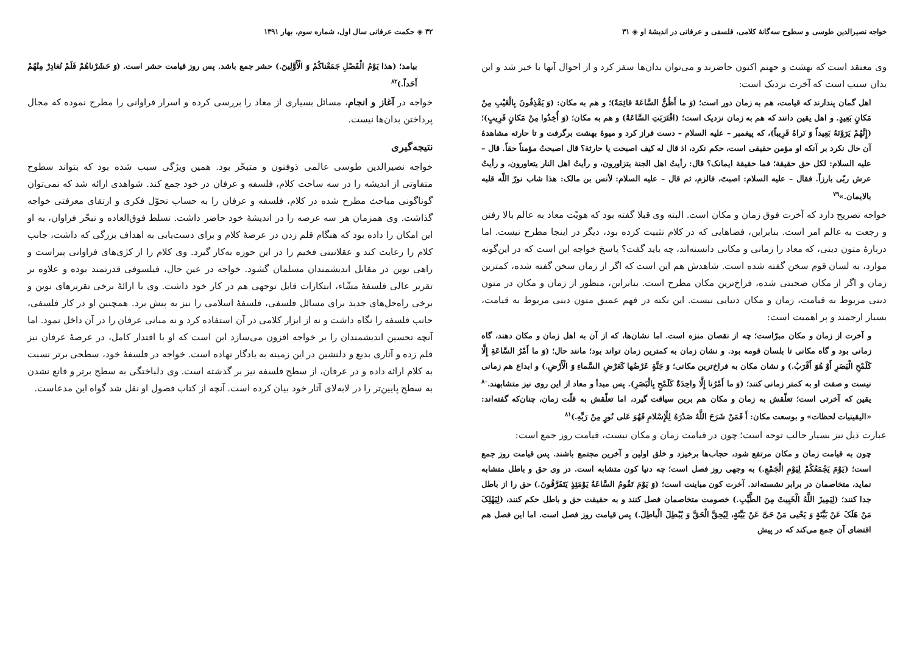۳۲ ◈ حکمت عرفانی سال اول، شماره سوم، بهار ۱۳۹۱
بیامد؛ (هذا یَوْمُ الْفَصْلِ جَمَعْناکُمْ وَ الْأَوَّلِینَ.) حشر جمع باشد. پس روز قیامت حشر است. (وَ حَشَرْناهُمْ فَلَمْ نُغادِرْ مِنْهُمْ أَحَداً.)<sup>۸۲</sup>
خواجه در آغاز و انجام، مسائل بسیاری از معاد را بررسی کرده و اسرار فراوانی را مطرح نموده که مجال پرداختن بدان‌ها نیست.
نتیجه‌گیری
خواجه نصیرالدین طوسی عالمی ذوفنون و متبحّر بود. همین ویژگی سبب شده بود که بتواند سطوح متفاوتی از اندیشه را در سه ساحت کلام، فلسفه و عرفان در خود جمع کند. شواهدی ارائه شد که نمی‌توان گوناگونی مباحث مطرح شده در کلام، فلسفه و عرفان را به حساب تحوّل فکری و ارتقای معرفتی خواجه گذاشت. وی همزمان هر سه عرصه را در اندیشهٔ خود حاضر داشت. تسلط فوق‌العاده و تبحّر فراوان، به او این امکان را داده بود که هنگام قلم زدن در عرصهٔ کلام و برای دست‌یابی به اهداف بزرگی که داشت، جانب کلام را رعایت کند و عقلانیتی فخیم را در این حوزه به‌کار گیرد. وی کلام را از کژی‌های فراوانی پیراست و راهی نوین در مقابل اندیشمندان مسلمان گشود. خواجه در عین حال، فیلسوفی قدرتمند بوده و علاوه بر تقریر عالی فلسفهٔ مشّاء، ابتکارات قابل توجهی هم در کار خود داشت. وی با ارائهٔ برخی تقریرهای نوین و برخی راه‌حل‌های جدید برای مسائل فلسفی، فلسفهٔ اسلامی را نیز به پیش برد. همچنین او در کار فلسفی، جانب فلسفه را نگاه داشت و نه از ابزار کلامی در آن استفاده کرد و نه مبانی عرفان را در آن داخل نمود. اما آنچه تحسین اندیشمندان را بر خواجه افزون می‌سازد این است که او با اقتدار کامل، در عرصهٔ عرفان نیز قلم زده و آثاری بدیع و دلنشین در این زمینه به یادگار نهاده است. خواجه در فلسفهٔ خود، سطحی برتر نسبت به کلام ارائه داده و در عرفان، از سطح فلسفه نیز بر گذشته است. وی دلباختگی به سطح برتر و قانع نشدن به سطح پایین‌تر را در لابه‌لای آثار خود بیان کرده است. آنچه از کتاب فصول او نقل شد گواه این مدعاست.
خواجه نصیرالدین طوسی و سطوح سه‌گانهٔ کلامی، فلسفی و عرفانی در اندیشهٔ او ◈ ۳۱
وی معتقد است که بهشت و جهنم اکنون حاضرند و می‌توان بدان‌ها سفر کرد و از احوال آنها با خبر شد و این بدان سبب است که آخرت نزدیک است:
اهل گمان پندارند که قیامت، هم به زمان دور است؛ (وَ ما أَظُنُّ السَّاعَةَ قائِمَةً)؛ و هم به مکان: (وَ یَقْذِفُونَ بِالْغَیْبِ مِنْ مَکانٍ بَعِیدٍ. و اهل یقین دانند که هم به زمان نزدیک است؛ (اقْتَرَبَتِ السَّاعَةُ) و هم به مکان؛ (وَ أُخِذُوا مِنْ مَکانٍ قَرِیبٍ)؛ (إِنَّهُمْ یَرَوْنَهُ بَعِیداً وَ نَراهُ قَرِیباً)، که پیغمبر – علیه السلام – دست فراز کرد و میوهٔ بهشت برگرفت و تا حارثه مشاهدهٔ آن حال نکرد بر آنکه او مؤمن حقیقی است، حکم نکرد، اذ قال له کیف اصبحت یا حارثة؟ قال اصبحتُ مؤمناً حقاً. قال – علیه السلام: لکل حق حقیقة؛ فما حقیقة ایمانک؟ قال: رأیتُ اهل الجنة یتزاورون، و رأیتُ اهل النار یتعاورون، و رأیتُ عرش ربّی بارزاً. فقال – علیه السلام: اصبتَ، فالزم، ثم قال – علیه السلام: لأنس بن مالک: هذا شاب نورّ اللّه قلبه بالایمان.»<sup>۷۹</sup>
خواجه تصریح دارد که آخرت فوق زمان و مکان است. البته وی قبلا گفته بود که هویّت معاد به عالم بالا رفتن و رجعت به عالم امر است. بنابراین، فضاهایی که در کلام تثبیت کرده بود، دیگر در اینجا مطرح نیست. اما دربارهٔ متون دینی، که معاد را زمانی و مکانی دانسته‌اند، چه باید گفت؟ پاسخ خواجه این است که در این‌گونه موارد، به لسان قوم سخن گفته شده است. شاهدش هم این است که اگر از زمان سخن گفته شده، کمترین زمان و اگر از مکان صحبتی شده، فراخ‌ترین مکان مطرح است. بنابراین، منظور از زمان و مکان در متون دینی مربوط به قیامت، زمان و مکان دنیایی نیست. این نکته در فهم عمیق متون دینی مربوط به قیامت، بسیار ارجمند و پر اهمیت است:
و آخرت از زمان و مکان مبرّاست؛ چه از نقصان منزه است. اما نشان‌ها، که از آن به اهل زمان و مکان دهند، گاه زمانی بود و گاه مکانی تا بلسان قومه بود. و نشان زمان به کمترین زمان تواند بود؛ مانند حال؛ (وَ ما أَمْرُ السَّاعَةِ إِلَّا کَلَمْحِ الْبَصَرِ أَوْ هُوَ أَقْرَبُ.) و نشان مکان به فراخ‌ترین مکانی؛ وَ جَنَّةٍ عَرْضُها کَعَرْضِ السَّماءِ وَ الْأَرْضِ.) و ابداع هم زمانی نیست و صفت او به کمتر زمانی کنند؛ (وَ ما أَمْرُنا إِلَّا واحِدَةٌ کَلَمْحٍ بِالْبَصَرِ). پس مبدأ و معاد از این روی نیز متشابهند.<sup>۸۰</sup> یقین که آخرتی است؛ تعلّقش به زمان و مکان هم برین سیاقت گیرد، اما تعلّقش به قلّت زمان، چنان‌که گفته‌اند: «الیقینیات لحظات» و بوسعت مکان: أَ فَمَنْ شَرَحَ اللَّهُ صَدْرَهُ لِلْإِسْلامِ فَهُوَ عَلی نُورٍ مِنْ رَبِّهِ.)<sup>۸۱</sup>
عبارت ذیل نیز بسیار جالب توجه است؛ چون در قیامت زمان و مکان نیست، قیامت روز جمع است:
چون به قیامت زمان و مکان مرتفع شود، حجاب‌ها برخیزد و خلق اولین و آخرین مجتمع باشند. پس قیامت روز جمع است؛ (یَوْمَ یَجْمَعُکُمْ لِیَوْمِ الْجَمْعِ.) به وجهی روز فصل است؛ چه دنیا کون متشابه است. در وی حق و باطل متشابه نماید، متخاصمان در برابر نشسته‌اند. آخرت کون مباینت است؛ (وَ یَوْمَ تَقُومُ السَّاعَةُ یَوْمَئِذٍ یَتَفَرَّقُونَ.) حق را از باطل جدا کنند؛ (لِیَمِیزَ اللَّهُ الْخَبِیثَ مِنَ الطَّیِّبِ.) خصومت متخاصمان فصل کنند و به حقیقت حق و باطل حکم کنند، (لِیَهْلِکَ مَنْ هَلَکَ عَنْ بَیِّنَةٍ وَ یَحْیی مَنْ حَیَّ عَنْ بَیِّنَةٍ، لِیُحِقَّ الْحَقَّ وَ یُبْطِلَ الْباطِلَ.) پس قیامت روز فصل است. اما این فصل هم اقتضای آن جمع می‌کند که در پیش